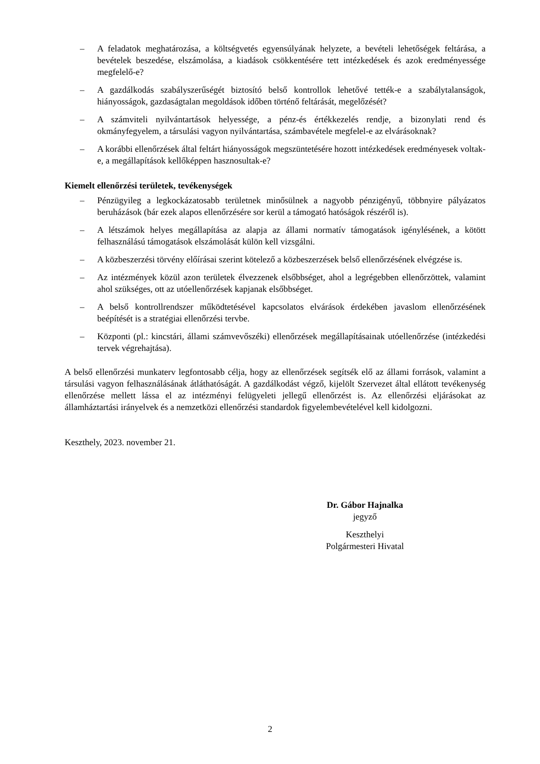– A feladatok meghatározása, a költségvetés egyensúlyának helyzete, a bevételi lehetőségek feltárása, a bevételek beszedése, elszámolása, a kiadások csökkentésére tett intézkedések és azok eredményessége megfelelő-e?
– A gazdálkodás szabályszerűségét biztosító belső kontrollok lehetővé tették-e a szabálytalanságok, hiányosságok, gazdaságtalan megoldások időben történő feltárását, megelőzését?
– A számviteli nyilvántartások helyessége, a pénz-és értékkezelés rendje, a bizonylati rend és okmányfegyelem, a társulási vagyon nyilvántartása, számbavétele megfelel-e az elvárásoknak?
– A korábbi ellenőrzések által feltárt hiányosságok megszüntetésére hozott intézkedések eredményesek voltak-e, a megállapítások kellőképpen hasznosultak-e?
Kiemelt ellenőrzési területek, tevékenységek
– Pénzügyileg a legkockázatosabb területnek minősülnek a nagyobb pénzigényű, többnyire pályázatos beruházások (bár ezek alapos ellenőrzésére sor kerül a támogató hatóságok részéről is).
– A létszámok helyes megállapítása az alapja az állami normatív támogatások igénylésének, a kötött felhasználású támogatások elszámolását külön kell vizsgálni.
– A közbeszerzési törvény előírásai szerint kötelező a közbeszerzések belső ellenőrzésének elvégzése is.
– Az intézmények közül azon területek élvezzenek elsőbbséget, ahol a legrégebben ellenőrzöttek, valamint ahol szükséges, ott az utóellenőrzések kapjanak elsőbbséget.
– A belső kontrollrendszer működtetésével kapcsolatos elvárások érdekében javaslom ellenőrzésének beépítését is a stratégiai ellenőrzési tervbe.
– Központi (pl.: kincstári, állami számvevőszéki) ellenőrzések megállapításainak utóellenőrzése (intézkedési tervek végrehajtása).
A belső ellenőrzési munkaterv legfontosabb célja, hogy az ellenőrzések segítsék elő az állami források, valamint a társulási vagyon felhasználásának átláthatóságát. A gazdálkodást végző, kijelölt Szervezet által ellátott tevékenység ellenőrzése mellett lássa el az intézményi felügyeleti jellegű ellenőrzést is. Az ellenőrzési eljárásokat az államháztartási irányelvek és a nemzetközi ellenőrzési standardok figyelembevételével kell kidolgozni.
Keszthely, 2023. november 21.
Dr. Gábor Hajnalka
jegyző
Keszthelyi
Polgármesteri Hivatal
2